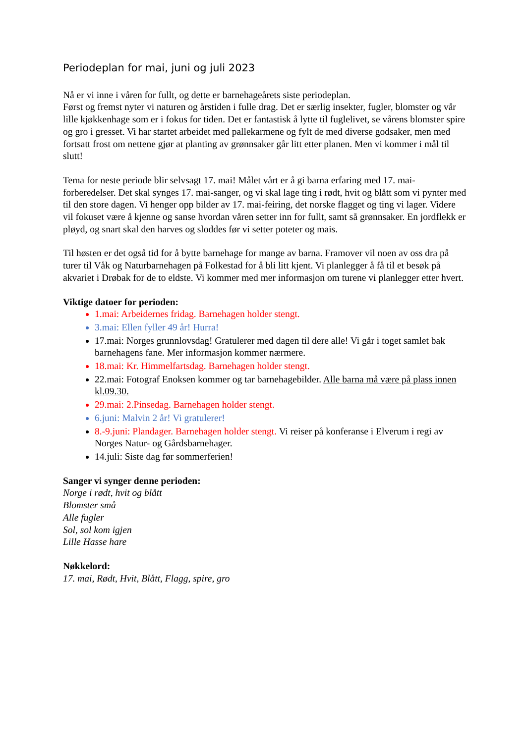Periodeplan for mai, juni og juli 2023
Nå er vi inne i våren for fullt, og dette er barnehageårets siste periodeplan.
Først og fremst nyter vi naturen og årstiden i fulle drag. Det er særlig insekter, fugler, blomster og vår lille kjøkkenhage som er i fokus for tiden. Det er fantastisk å lytte til fuglelivet, se vårens blomster spire og gro i gresset. Vi har startet arbeidet med pallekarmene og fylt de med diverse godsaker, men med fortsatt frost om nettene gjør at planting av grønnsaker går litt etter planen. Men vi kommer i mål til slutt!
Tema for neste periode blir selvsagt 17. mai! Målet vårt er å gi barna erfaring med 17. mai-forberedelser. Det skal synges 17. mai-sanger, og vi skal lage ting i rødt, hvit og blått som vi pynter med til den store dagen. Vi henger opp bilder av 17. mai-feiring, det norske flagget og ting vi lager. Videre vil fokuset være å kjenne og sanse hvordan våren setter inn for fullt, samt så grønnsaker. En jordflekk er pløyd, og snart skal den harves og sloddes før vi setter poteter og mais.
Til høsten er det også tid for å bytte barnehage for mange av barna. Framover vil noen av oss dra på turer til Våk og Naturbarnehagen på Folkestad for å bli litt kjent. Vi planlegger å få til et besøk på akvariet i Drøbak for de to eldste. Vi kommer med mer informasjon om turene vi planlegger etter hvert.
Viktige datoer for perioden:
1.mai: Arbeidernes fridag. Barnehagen holder stengt.
3.mai: Ellen fyller 49 år! Hurra!
17.mai: Norges grunnlovsdag! Gratulerer med dagen til dere alle! Vi går i toget samlet bak barnehagens fane. Mer informasjon kommer nærmere.
18.mai: Kr. Himmelfartsdag. Barnehagen holder stengt.
22.mai: Fotograf Enoksen kommer og tar barnehagebilder. Alle barna må være på plass innen kl.09.30.
29.mai: 2.Pinsedag. Barnehagen holder stengt.
6.juni: Malvin 2 år! Vi gratulerer!
8.-9.juni: Plandager. Barnehagen holder stengt. Vi reiser på konferanse i Elverum i regi av Norges Natur- og Gårdsbarnehager.
14.juli: Siste dag før sommerferien!
Sanger vi synger denne perioden:
Norge i rødt, hvit og blått
Blomster små
Alle fugler
Sol, sol kom igjen
Lille Hasse hare
Nøkkelord:
17. mai, Rødt, Hvit, Blått, Flagg, spire, gro